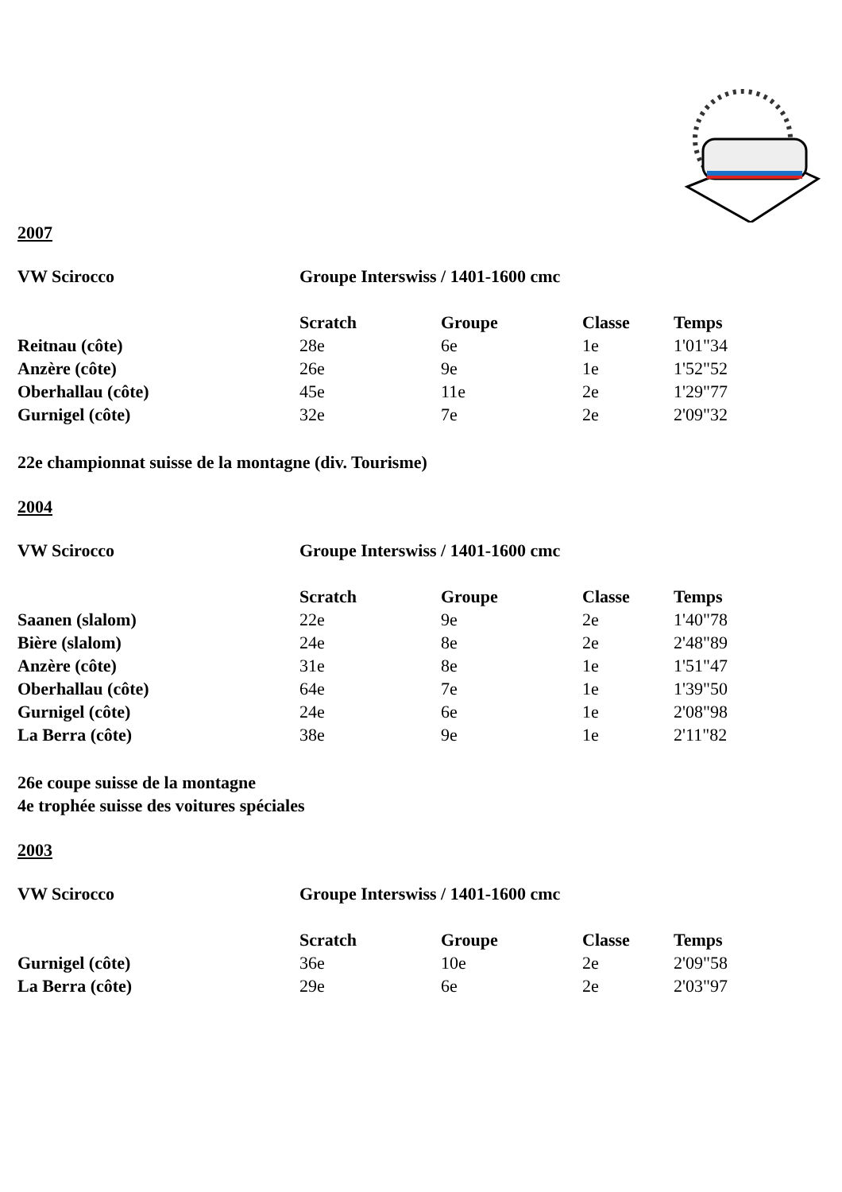2007
| VW Scirocco | Groupe Interswiss / 1401-1600 cmc |
| | Scratch | Groupe | Classe | Temps |
| --- | --- | --- | --- | --- |
| Reitnau (côte) | 28e | 6e | 1e | 1'01"34 |
| Anzère (côte) | 26e | 9e | 1e | 1'52"52 |
| Oberhallau (côte) | 45e | 11e | 2e | 1'29"77 |
| Gurnigel (côte) | 32e | 7e | 2e | 2'09"32 |
22e championnat suisse de la montagne (div. Tourisme)
2004
| VW Scirocco | Groupe Interswiss / 1401-1600 cmc |
| | Scratch | Groupe | Classe | Temps |
| --- | --- | --- | --- | --- |
| Saanen (slalom) | 22e | 9e | 2e | 1'40"78 |
| Bière (slalom) | 24e | 8e | 2e | 2'48"89 |
| Anzère (côte) | 31e | 8e | 1e | 1'51"47 |
| Oberhallau (côte) | 64e | 7e | 1e | 1'39"50 |
| Gurnigel (côte) | 24e | 6e | 1e | 2'08"98 |
| La Berra (côte) | 38e | 9e | 1e | 2'11"82 |
26e coupe suisse de la montagne
4e trophée suisse des voitures spéciales
2003
| VW Scirocco | Groupe Interswiss / 1401-1600 cmc |
| | Scratch | Groupe | Classe | Temps |
| --- | --- | --- | --- | --- |
| Gurnigel (côte) | 36e | 10e | 2e | 2'09"58 |
| La Berra (côte) | 29e | 6e | 2e | 2'03"97 |